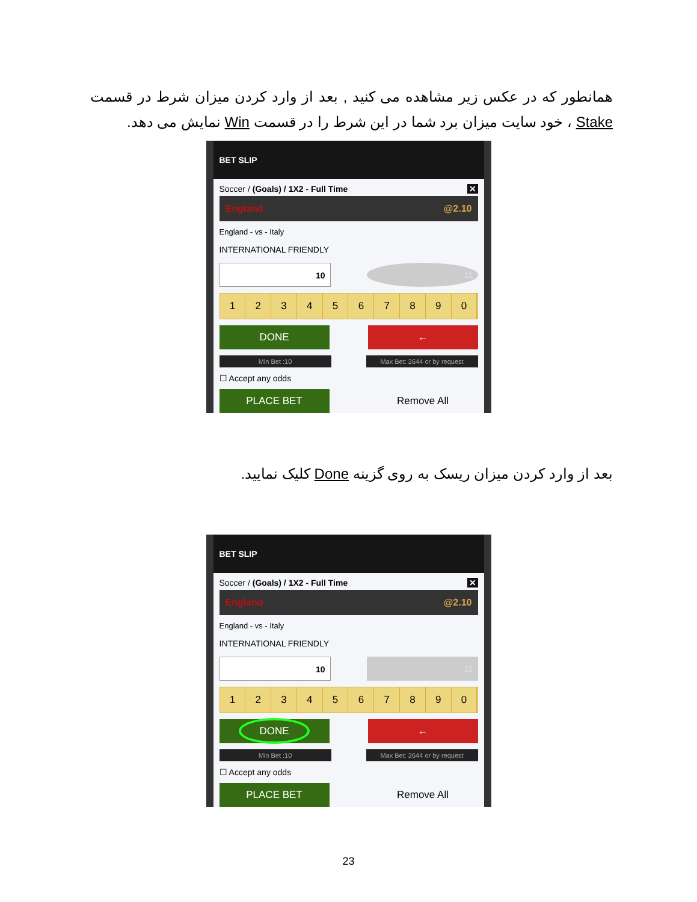همانطور که در عکس زیر مشاهده می کنید , بعد از وارد کردن میزان شرط در قسمت Stake ، خود سایت میزان برد شما در این شرط را در قسمت Win نمایش می دهد.
BET SLIP
Soccer / (Goals) / 1X2 - Full Time ✕
England @2.10
England - vs - Italy
INTERNATIONAL FRIENDLY
10 11
1 2 3 4 5 6 7 8 9 0
DONE ←
Min Bet :10 Max Bet: 2644 or by request
☐ Accept any odds
PLACE BET
Remove All
بعد از وارد کردن میزان ریسک به روی گزینه Done کلیک نمایید.
BET SLIP
Soccer / (Goals) / 1X2 - Full Time ✕
England @2.10
England - vs - Italy
INTERNATIONAL FRIENDLY
10 11
1 2 3 4 5 6 7 8 9 0
DONE
←
Min Bet :10 Max Bet: 2644 or by request
☐ Accept any odds
PLACE BET
Remove All
23